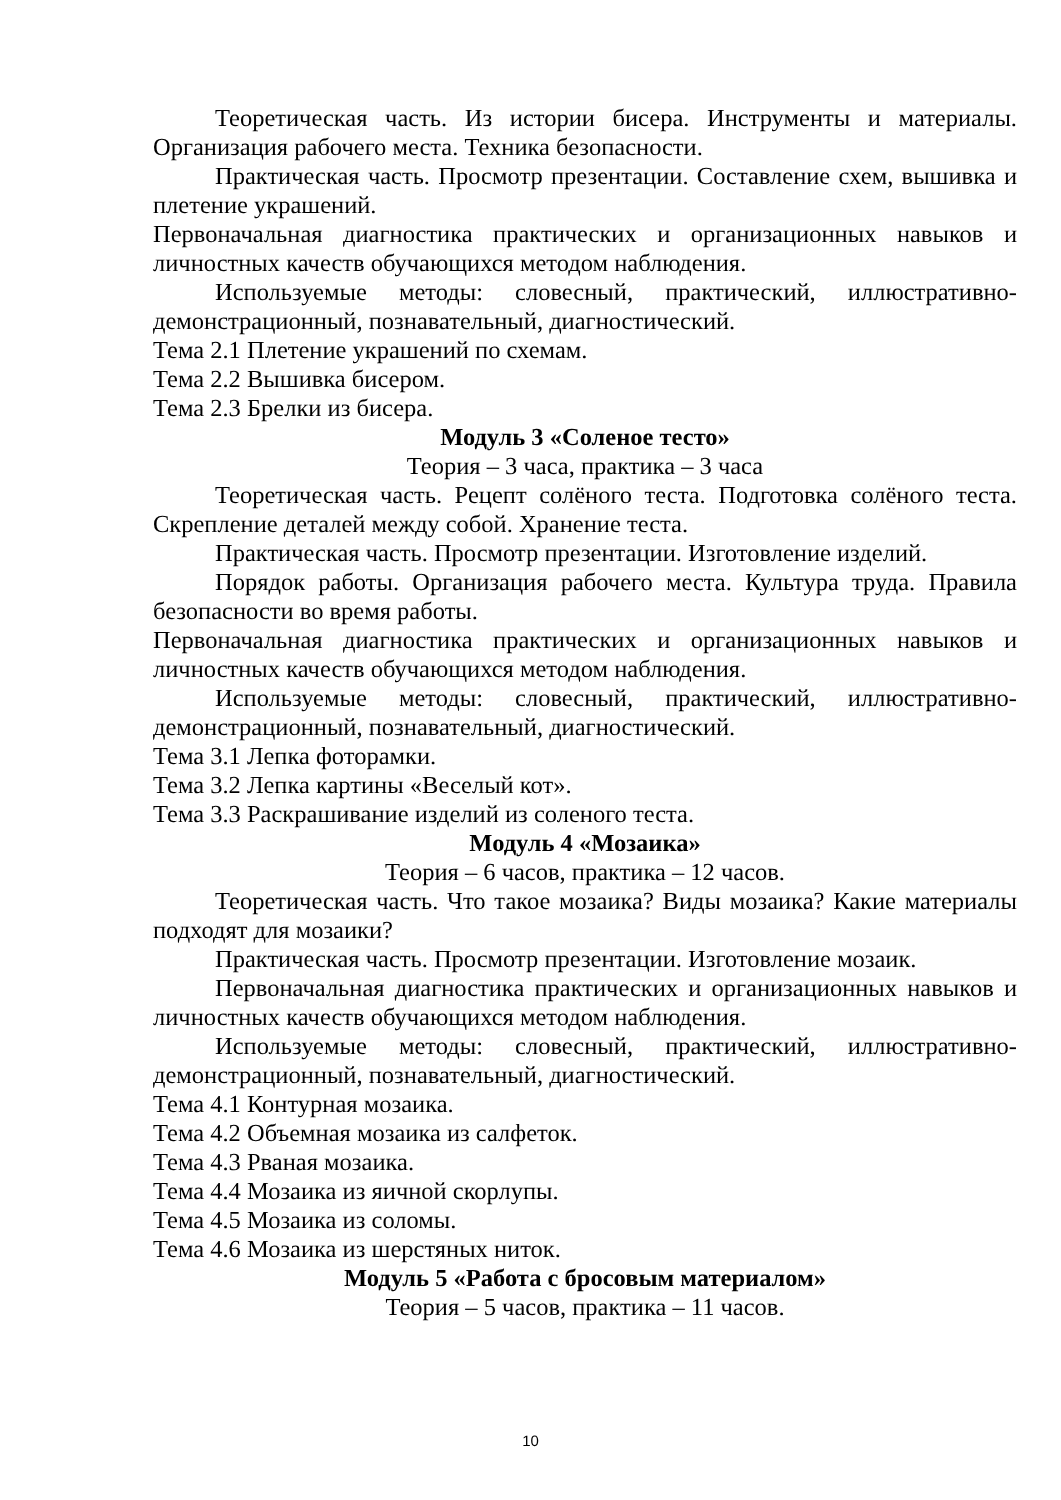Теоретическая часть. Из истории бисера. Инструменты и материалы. Организация рабочего места. Техника безопасности.
Практическая часть. Просмотр презентации. Составление схем, вышивка и плетение украшений.
Первоначальная диагностика практических и организационных навыков и личностных качеств обучающихся методом наблюдения.
Используемые методы: словесный, практический, иллюстративно-демонстрационный, познавательный, диагностический.
Тема 2.1 Плетение украшений по схемам.
Тема 2.2 Вышивка бисером.
Тема 2.3 Брелки из бисера.
Модуль 3 «Соленое тесто»
Теория – 3 часа, практика – 3 часа
Теоретическая часть. Рецепт солёного теста. Подготовка солёного теста. Скрепление деталей между собой. Хранение теста.
Практическая часть. Просмотр презентации. Изготовление изделий.
Порядок работы. Организация рабочего места. Культура труда. Правила безопасности во время работы.
Первоначальная диагностика практических и организационных навыков и личностных качеств обучающихся методом наблюдения.
Используемые методы: словесный, практический, иллюстративно-демонстрационный, познавательный, диагностический.
Тема 3.1 Лепка фоторамки.
Тема 3.2 Лепка картины «Веселый кот».
Тема 3.3 Раскрашивание изделий из соленого теста.
Модуль 4 «Мозаика»
Теория – 6 часов, практика – 12 часов.
Теоретическая часть. Что такое мозаика? Виды мозаика? Какие материалы подходят для мозаики?
Практическая часть. Просмотр презентации. Изготовление мозаик.
Первоначальная диагностика практических и организационных навыков и личностных качеств обучающихся методом наблюдения.
Используемые методы: словесный, практический, иллюстративно-демонстрационный, познавательный, диагностический.
Тема 4.1 Контурная мозаика.
Тема 4.2 Объемная мозаика из салфеток.
Тема 4.3 Рваная мозаика.
Тема 4.4 Мозаика из яичной скорлупы.
Тема 4.5 Мозаика из соломы.
Тема 4.6 Мозаика из шерстяных ниток.
Модуль 5 «Работа с бросовым материалом»
Теория – 5 часов, практика – 11 часов.
10